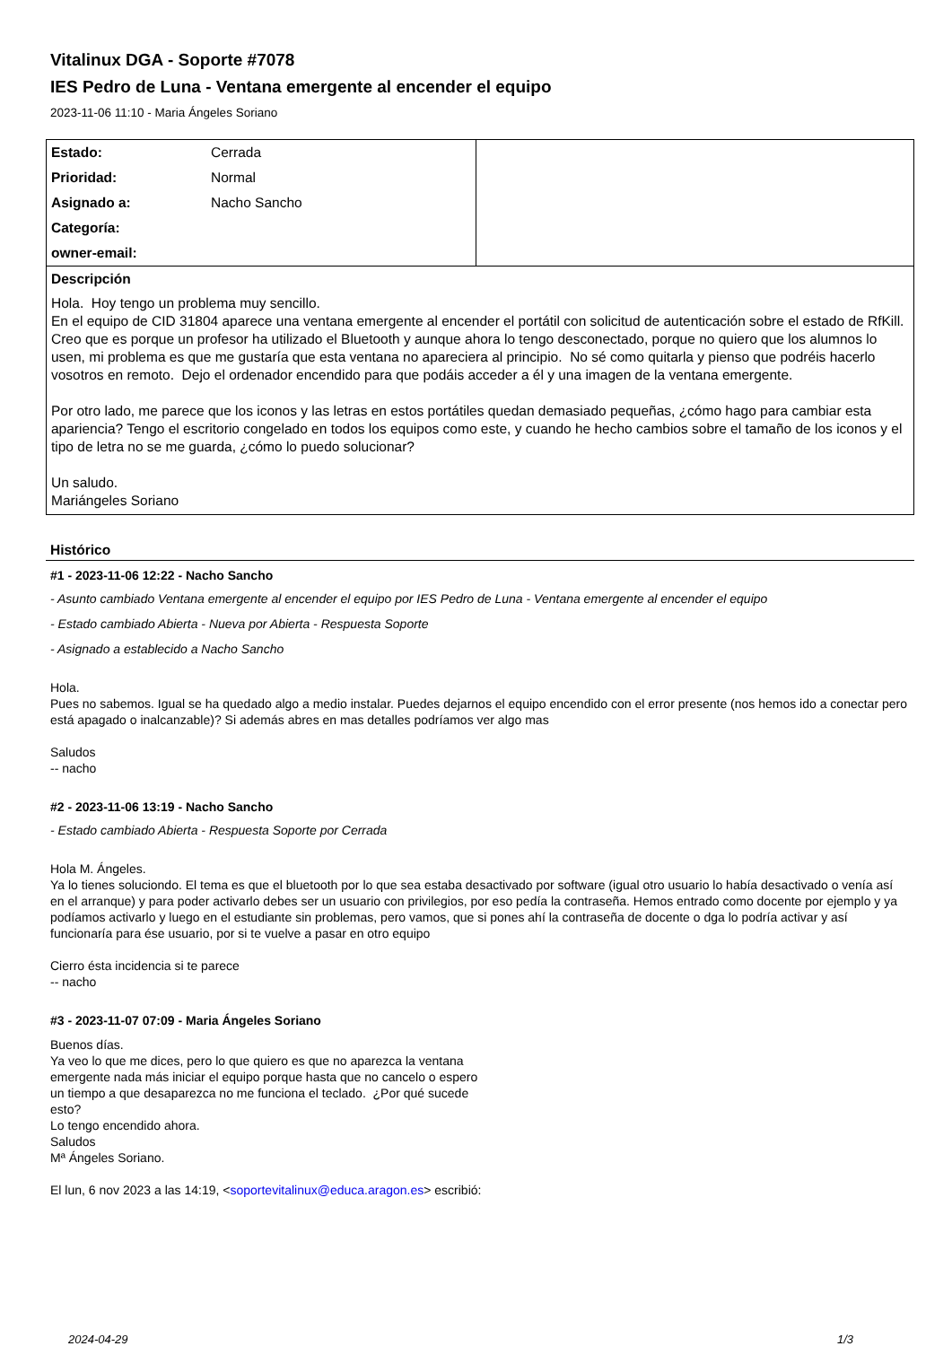Vitalinux DGA - Soporte #7078
IES Pedro de Luna - Ventana emergente al encender el equipo
2023-11-06 11:10 - Maria Ángeles Soriano
| Estado: | Cerrada | |
| Prioridad: | Normal | |
| Asignado a: | Nacho Sancho | |
| Categoría: | | |
| owner-email: | | |
| Descripción Hola. Hoy tengo un problema muy sencillo. En el equipo de CID 31804 aparece una ventana emergente al encender el portátil con solicitud de autenticación sobre el estado de RfKill. Creo que es porque un profesor ha utilizado el Bluetooth y aunque ahora lo tengo desconectado, porque no quiero que los alumnos lo usen, mi problema es que me gustaría que esta ventana no apareciera al principio. No sé como quitarla y pienso que podréis hacerlo vosotros en remoto. Dejo el ordenador encendido para que podáis acceder a él y una imagen de la ventana emergente. Por otro lado, me parece que los iconos y las letras en estos portátiles quedan demasiado pequeñas, ¿cómo hago para cambiar esta apariencia? Tengo el escritorio congelado en todos los equipos como este, y cuando he hecho cambios sobre el tamaño de los iconos y el tipo de letra no se me guarda, ¿cómo lo puedo solucionar? Un saludo. Mariángeles Soriano | | |
Histórico
#1 - 2023-11-06 12:22 - Nacho Sancho
- Asunto cambiado Ventana emergente al encender el equipo por IES Pedro de Luna - Ventana emergente al encender el equipo
- Estado cambiado Abierta - Nueva por Abierta - Respuesta Soporte
- Asignado a establecido a Nacho Sancho
Hola.
Pues no sabemos. Igual se ha quedado algo a medio instalar. Puedes dejarnos el equipo encendido con el error presente (nos hemos ido a conectar pero está apagado o inalcanzable)? Si además abres en mas detalles podríamos ver algo mas
Saludos
-- nacho
#2 - 2023-11-06 13:19 - Nacho Sancho
- Estado cambiado Abierta - Respuesta Soporte por Cerrada
Hola M. Ángeles.
Ya lo tienes soluciondo. El tema es que el bluetooth por lo que sea estaba desactivado por software (igual otro usuario lo había desactivado o venía así en el arranque) y para poder activarlo debes ser un usuario con privilegios, por eso pedía la contraseña. Hemos entrado como docente por ejemplo y ya podíamos activarlo y luego en el estudiante sin problemas, pero vamos, que si pones ahí la contraseña de docente o dga lo podría activar y así funcionaría para ése usuario, por si te vuelve a pasar en otro equipo
Cierro ésta incidencia si te parece
-- nacho
#3 - 2023-11-07 07:09 - Maria Ángeles Soriano
Buenos días.
Ya veo lo que me dices, pero lo que quiero es que no aparezca la ventana
emergente nada más iniciar el equipo porque hasta que no cancelo o espero
un tiempo a que desaparezca no me funciona el teclado. ¿Por qué sucede
esto?
Lo tengo encendido ahora.
Saludos
Mª Ángeles Soriano.
El lun, 6 nov 2023 a las 14:19, <soportevitalinux@educa.aragon.es> escribió:
2024-04-29 1/3